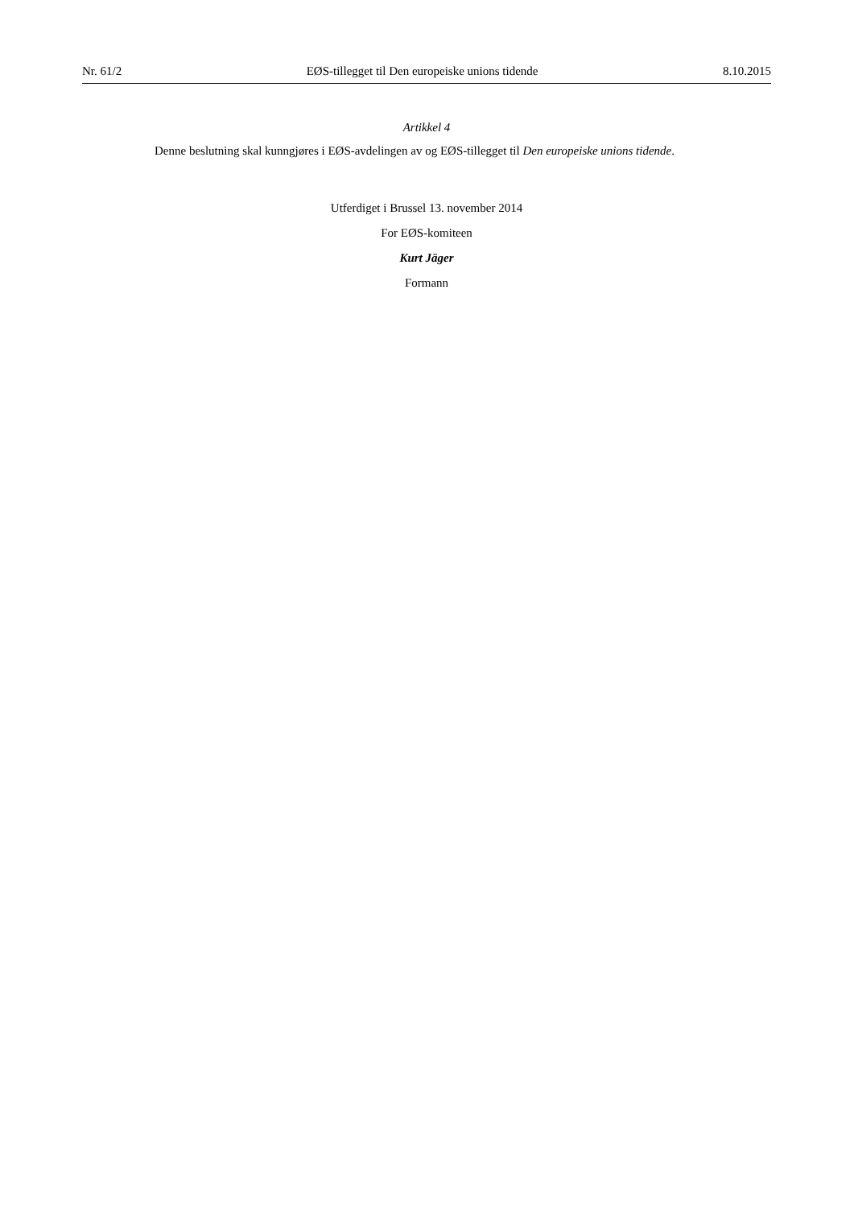Nr. 61/2 EØS-tillegget til Den europeiske unions tidende 8.10.2015
Artikkel 4
Denne beslutning skal kunngjøres i EØS-avdelingen av og EØS-tillegget til Den europeiske unions tidende.
Utferdiget i Brussel 13. november 2014
For EØS-komiteen
Kurt Jäger
Formann